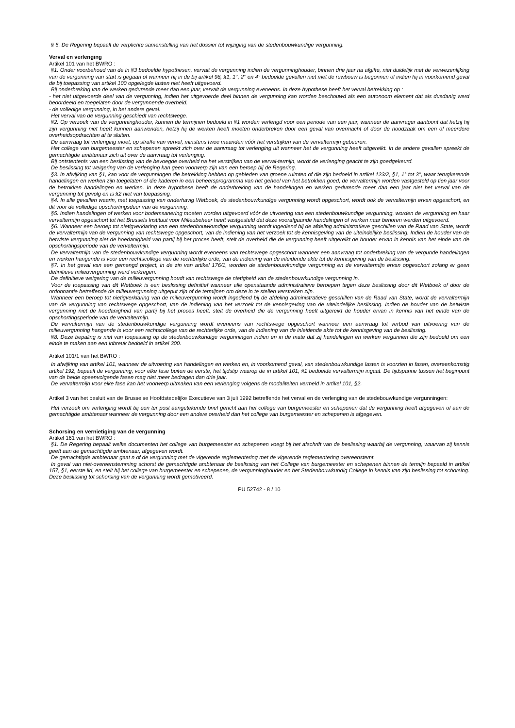§ 5. De Regering bepaalt de verplichte samenstelling van het dossier tot wijziging van de stedenbouwkundige vergunning.
Verval en verlenging
Artikel 101 van het BWRO :
§1. Onder voorbehoud van de in §3 bedoelde hypothesen, vervalt de vergunning indien de vergunninghouder, binnen drie jaar na afgifte, niet duidelijk met de verwezenlijking van de vergunning van start is gegaan of wanneer hij in de bij artikel 98, §1, 1°, 2° en 4° bedoelde gevallen niet met de ruwbouw is begonnen of indien hij in voorkomend geval de bij toepassing van artikel 100 opgelegde lasten niet heeft uitgevoerd.
Bij onderbreking van de werken gedurende meer dan een jaar, vervalt de vergunning eveneens. In deze hypothese heeft het verval betrekking op :
- het niet uitgevoerde deel van de vergunning, indien het uitgevoerde deel binnen de vergunning kan worden beschouwd als een autonoom element dat als dusdanig werd beoordeeld en toegelaten door de vergunnende overheid.
- de volledige vergunning, in het andere geval.
Het verval van de vergunning geschiedt van rechtswege.
§2. Op verzoek van de vergunninghouder, kunnen de termijnen bedoeld in §1 worden verlengd voor een periode van een jaar, wanneer de aanvrager aantoont dat hetzij hij zijn vergunning niet heeft kunnen aanwenden, hetzij hij de werken heeft moeten onderbreken door een geval van overmacht of door de noodzaak om een of meerdere overheidsopdrachten af te sluiten.
De aanvraag tot verlenging moet, op straffe van verval, minstens twee maanden vóór het verstrijken van de vervaltermijn gebeuren.
Het college van burgemeester en schepenen spreekt zich over de aanvraag tot verlenging uit wanneer het de vergunning heeft uitgereikt. In de andere gevallen spreekt de gemachtigde ambtenaar zich uit over de aanvraag tot verlenging.
Bij ontstentenis van een beslissing van de bevoegde overheid na het verstrijken van de verval-termijn, wordt de verlenging geacht te zijn goedgekeurd.
De beslissing tot weigering van de verlenging kan geen voorwerp zijn van een beroep bij de Regering.
§3. In afwijking van §1, kan voor de vergunningen die betrekking hebben op gebieden van groene ruimten of die zijn bedoeld in artikel 123/2, §1, 1° tot 3°, waar terugkerende handelingen en werken zijn toegelaten of die kaderen in een beheersprogramma van het geheel van het betrokken goed, de vervaltermijn worden vastgesteld op tien jaar voor de betrokken handelingen en werken. In deze hypothese heeft de onderbreking van de handelingen en werken gedurende meer dan een jaar niet het verval van de vergunning tot gevolg en is §2 niet van toepassing.
§4. In alle gevallen waarin, met toepassing van onderhavig Wetboek, de stedenbouwkundige vergunning wordt opgeschort, wordt ook de vervaltermijn ervan opgeschort, en dit voor de volledige opschortingsduur van de vergunning.
§5. Indien handelingen of werken voor bodemsanering moeten worden uitgevoerd vóór de uitvoering van een stedenbouwkundige vergunning, worden de vergunning en haar vervaltermijn opgeschort tot het Brussels Instituut voor Milieubeheer heeft vastgesteld dat deze voorafgaande handelingen of werken naar behoren werden uitgevoerd.
§6. Wanneer een beroep tot nietigverklaring van een stedenbouwkundige vergunning wordt ingediend bij de afdeling administratieve geschillen van de Raad van State, wordt de vervaltermijn van de vergunning van rechtswege opgeschort, van de indiening van het verzoek tot de kennisgeving van de uiteindelijke beslissing. Indien de houder van de betwiste vergunning niet de hoedanigheid van partij bij het proces heeft, stelt de overheid die de vergunning heeft uitgereikt de houder ervan in kennis van het einde van de opschortingsperiode van de vervaltermijn.
De vervaltermijn van de stedenbouwkundige vergunning wordt eveneens van rechtswege opgeschort wanneer een aanvraag tot onderbreking van de vergunde handelingen en werken hangende is voor een rechtscollege van de rechterlijke orde, van de indiening van de inleidende akte tot de kennisgeving van de beslissing.
§7. In het geval van een gemengd project, in de zin van artikel 176/1, worden de stedenbouwkundige vergunning en de vervaltermijn ervan opgeschort zolang er geen definitieve milieuvergunning werd verkregen.
De definitieve weigering van de milieuvergunning houdt van rechtswege de nietigheid van de stedenbouwkundige vergunning in.
Voor de toepassing van dit Wetboek is een beslissing definitief wanneer alle openstaande administratieve beroepen tegen deze beslissing door dit Wetboek of door de ordonnantie betreffende de milieuvergunning uitgeput zijn of de termijnen om deze in te stellen verstreken zijn.
Wanneer een beroep tot nietigverklaring van de milieuvergunning wordt ingediend bij de afdeling administratieve geschillen van de Raad van State, wordt de vervaltermijn van de vergunning van rechtswege opgeschort, van de indiening van het verzoek tot de kennisgeving van de uiteindelijke beslissing. Indien de houder van de betwiste vergunning niet de hoedanigheid van partij bij het proces heeft, stelt de overheid die de vergunning heeft uitgereikt de houder ervan in kennis van het einde van de opschortingsperiode van de vervaltermijn.
De vervaltermijn van de stedenbouwkundige vergunning wordt eveneens van rechtswege opgeschort wanneer een aanvraag tot verbod van uitvoering van de milieuvergunning hangende is voor een rechtscollege van de rechterlijke orde, van de indiening van de inleidende akte tot de kennisgeving van de beslissing.
§8. Deze bepaling is niet van toepassing op de stedenbouwkundige vergunningen indien en in de mate dat zij handelingen en werken vergunnen die zijn bedoeld om een einde te maken aan een inbreuk bedoeld in artikel 300.
Artikel 101/1 van het BWRO :
In afwijking van artikel 101, wanneer de uitvoering van handelingen en werken en, in voorkomend geval, van stedenbouwkundige lasten is voorzien in fasen, overeenkomstig artikel 192, bepaalt de vergunning, voor elke fase buiten de eerste, het tijdstip waarop de in artikel 101, §1 bedoelde vervaltermijn ingaat. De tijdspanne tussen het beginpunt van de beide opeenvolgende fasen mag niet meer bedragen dan drie jaar.
De vervaltermijn voor elke fase kan het voorwerp uitmaken van een verlenging volgens de modaliteiten vermeld in artikel 101, §2.
Artikel 3 van het besluit van de Brusselse Hoofdstedelijke Executieve van 3 juli 1992 betreffende het verval en de verlenging van de stedebouwkundige vergunningen:
Het verzoek om verlenging wordt bij een ter post aangetekende brief gericht aan het college van burgemeester en schepenen dat de vergunning heeft afgegeven of aan de gemachtigde ambtenaar wanneer de vergunning door een andere overheid dan het college van burgemeester en schepenen is afgegeven.
Schorsing en vernietiging van de vergunning
Artikel 161 van het BWRO :
§1. De Regering bepaalt welke documenten het college van burgemeester en schepenen voegt bij het afschrift van de beslissing waarbij de vergunning, waarvan zij kennis geeft aan de gemachtigde ambtenaar, afgegeven wordt.
De gemachtigde ambtenaar gaat n of de vergunning met de vigerende reglementering met de vigerende reglementering overeenstemt.
In geval van niet-overeenstemming schorst de gemachtigde ambtenaar de beslissing van het College van burgemeester en schepenen binnen de termijn bepaald in artikel 157, §1, eerste lid, en stelt hij het college van burgemeester en schepenen, de vergunninghouder en het Stedenbouwkundig College in kennis van zijn beslissing tot schorsing. Deze beslissing tot schorsing van de vergunning wordt gemotiveerd.
PU 52742 - 8 / 10